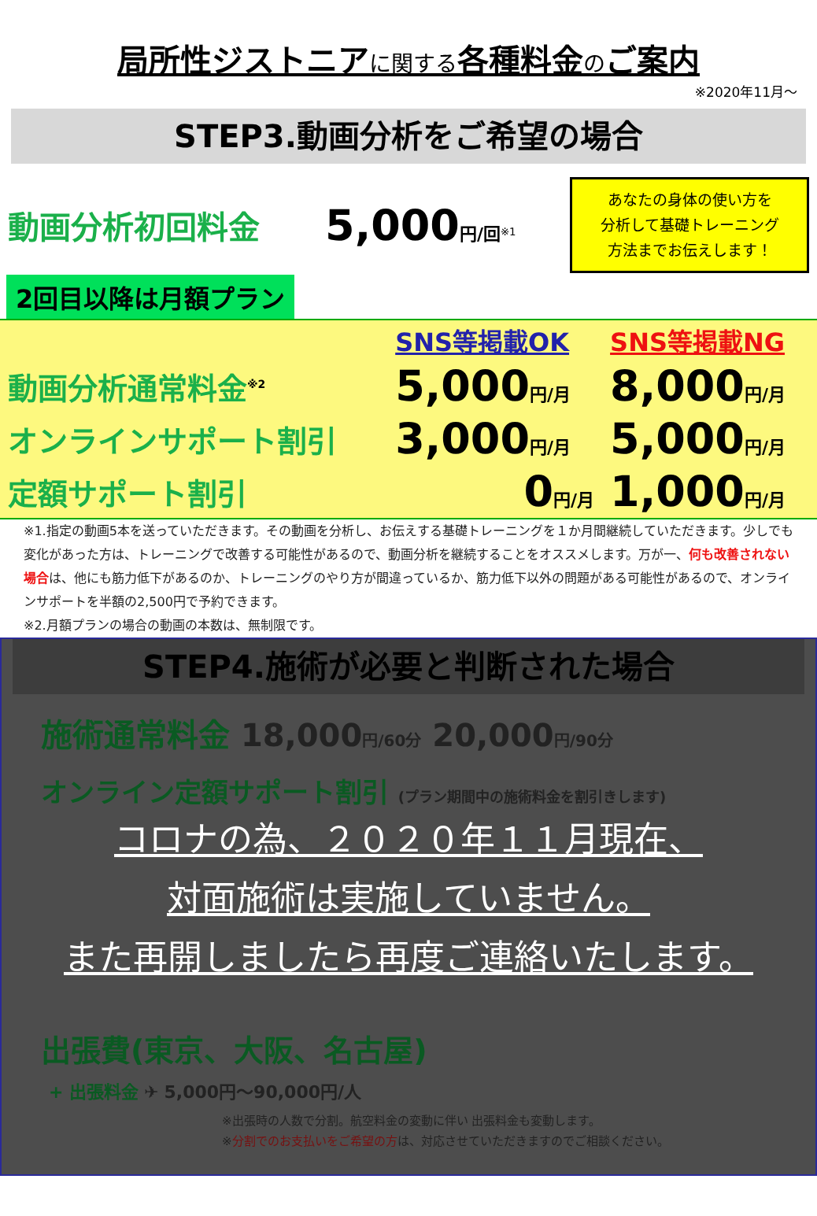局所性ジストニアに関する各種料金のご案内
※2020年11月～
STEP3.動画分析をご希望の場合
| 動画分析初回料金 | 5,000 円/回<sup>※1</sup> | あなたの身体の使い方を 分析して基礎トレーニング 方法までお伝えします！ |
2回目以降は月額プラン
| | SNS等掲載OK | SNS等掲載NG |
| 動画分析通常料金<sup>※2</sup> | 5,000 円/月 | 8,000 円/月 |
| オンラインサポート割引 | 3,000 円/月 | 5,000 円/月 |
| 定額サポート割引 | 0 円/月 | 1,000 円/月 |
※1.指定の動画5本を送っていただきます。その動画を分析し、お伝えする基礎トレーニングを１か月間継続していただきます。少しでも変化があった方は、トレーニングで改善する可能性があるので、動画分析を継続することをオススメします。万が一、何も改善されない場合は、他にも筋力低下があるのか、トレーニングのやり方が間違っているか、筋力低下以外の問題がある可能性があるので、オンラインサポートを半額の2,500円で予約できます。
※2.月額プランの場合の動画の本数は、無制限です。
STEP4.施術が必要と判断された場合
施術通常料金 18,000円/60分 20,000円/90分
オンライン定額サポート割引 (プラン期間中の施術料金を割引きします)
コロナの為、２０２０年１１月現在、
対面施術は実施していません。
また再開しましたら再度ご連絡いたします。
出張費(東京、大阪、名古屋)
+ 出張料金 ✈ 5,000円～90,000円/人
※出張時の人数で分割。航空料金の変動に伴い 出張料金も変動します。
※分割でのお支払いをご希望の方は、対応させていただきますのでご相談ください。